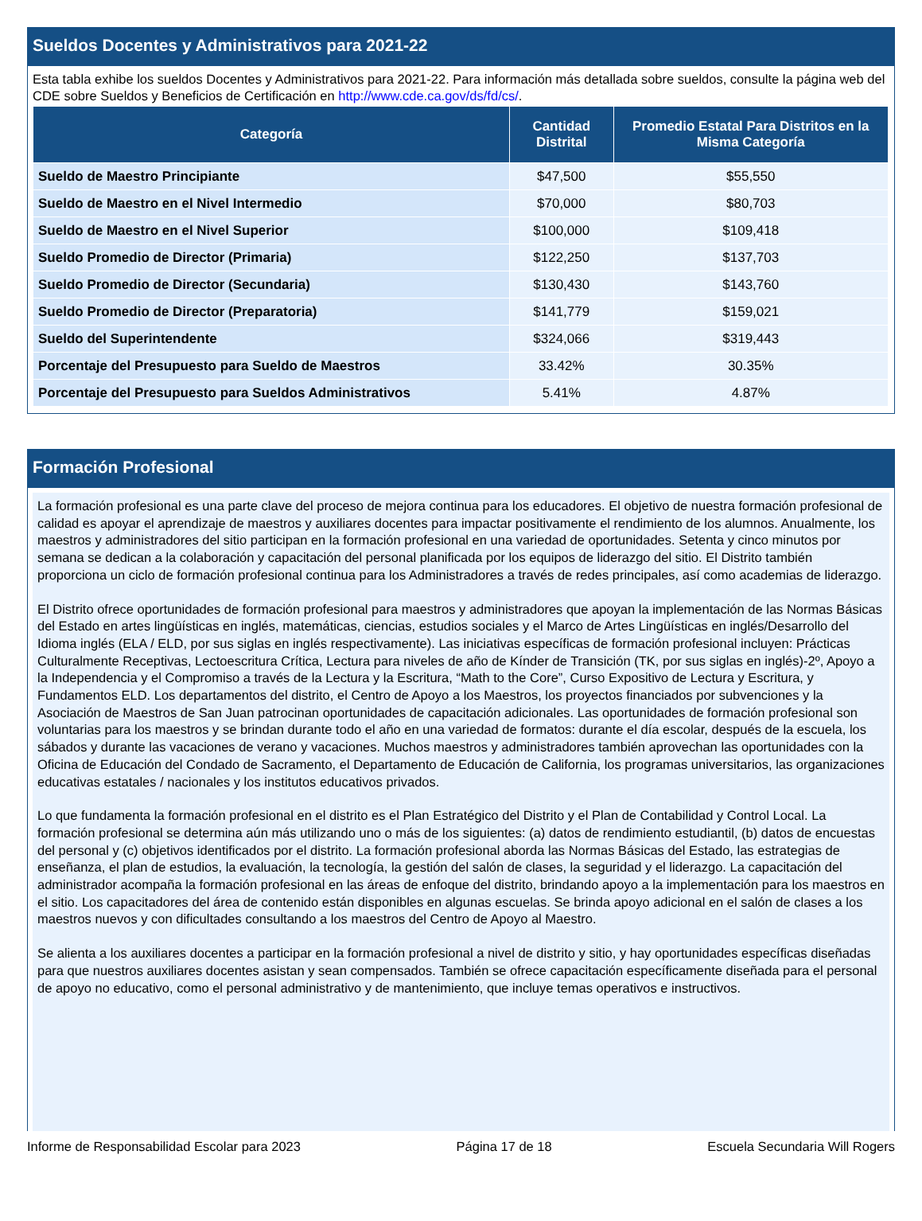Sueldos Docentes y Administrativos para 2021-22
Esta tabla exhibe los sueldos Docentes y Administrativos para 2021-22. Para información más detallada sobre sueldos, consulte la página web del CDE sobre Sueldos y Beneficios de Certificación en http://www.cde.ca.gov/ds/fd/cs/.
| Categoría | Cantidad Distrital | Promedio Estatal Para Distritos en la Misma Categoría |
| --- | --- | --- |
| Sueldo de Maestro Principiante | $47,500 | $55,550 |
| Sueldo de Maestro en el Nivel Intermedio | $70,000 | $80,703 |
| Sueldo de Maestro en el Nivel Superior | $100,000 | $109,418 |
| Sueldo Promedio de Director (Primaria) | $122,250 | $137,703 |
| Sueldo Promedio de Director (Secundaria) | $130,430 | $143,760 |
| Sueldo Promedio de Director (Preparatoria) | $141,779 | $159,021 |
| Sueldo del Superintendente | $324,066 | $319,443 |
| Porcentaje del Presupuesto para Sueldo de Maestros | 33.42% | 30.35% |
| Porcentaje del Presupuesto para Sueldos Administrativos | 5.41% | 4.87% |
Formación Profesional
La formación profesional es una parte clave del proceso de mejora continua para los educadores. El objetivo de nuestra formación profesional de calidad es apoyar el aprendizaje de maestros y auxiliares docentes para impactar positivamente el rendimiento de los alumnos. Anualmente, los maestros y administradores del sitio participan en la formación profesional en una variedad de oportunidades. Setenta y cinco minutos por semana se dedican a la colaboración y capacitación del personal planificada por los equipos de liderazgo del sitio. El Distrito también proporciona un ciclo de formación profesional continua para los Administradores a través de redes principales, así como academias de liderazgo.
El Distrito ofrece oportunidades de formación profesional para maestros y administradores que apoyan la implementación de las Normas Básicas del Estado en artes lingüísticas en inglés, matemáticas, ciencias, estudios sociales y el Marco de Artes Lingüísticas en inglés/Desarrollo del Idioma inglés (ELA / ELD, por sus siglas en inglés respectivamente). Las iniciativas específicas de formación profesional incluyen: Prácticas Culturalmente Receptivas, Lectoescritura Crítica, Lectura para niveles de año de Kínder de Transición (TK, por sus siglas en inglés)-2º, Apoyo a la Independencia y el Compromiso a través de la Lectura y la Escritura, “Math to the Core”, Curso Expositivo de Lectura y Escritura, y Fundamentos ELD. Los departamentos del distrito, el Centro de Apoyo a los Maestros, los proyectos financiados por subvenciones y la Asociación de Maestros de San Juan patrocinan oportunidades de capacitación adicionales. Las oportunidades de formación profesional son voluntarias para los maestros y se brindan durante todo el año en una variedad de formatos: durante el día escolar, después de la escuela, los sábados y durante las vacaciones de verano y vacaciones. Muchos maestros y administradores también aprovechan las oportunidades con la Oficina de Educación del Condado de Sacramento, el Departamento de Educación de California, los programas universitarios, las organizaciones educativas estatales / nacionales y los institutos educativos privados.
Lo que fundamenta la formación profesional en el distrito es el Plan Estratégico del Distrito y el Plan de Contabilidad y Control Local. La formación profesional se determina aún más utilizando uno o más de los siguientes: (a) datos de rendimiento estudiantil, (b) datos de encuestas del personal y (c) objetivos identificados por el distrito. La formación profesional aborda las Normas Básicas del Estado, las estrategias de enseñanza, el plan de estudios, la evaluación, la tecnología, la gestión del salón de clases, la seguridad y el liderazgo. La capacitación del administrador acompaña la formación profesional en las áreas de enfoque del distrito, brindando apoyo a la implementación para los maestros en el sitio. Los capacitadores del área de contenido están disponibles en algunas escuelas. Se brinda apoyo adicional en el salón de clases a los maestros nuevos y con dificultades consultando a los maestros del Centro de Apoyo al Maestro.
Se alienta a los auxiliares docentes a participar en la formación profesional a nivel de distrito y sitio, y hay oportunidades específicas diseñadas para que nuestros auxiliares docentes asistan y sean compensados. También se ofrece capacitación específicamente diseñada para el personal de apoyo no educativo, como el personal administrativo y de mantenimiento, que incluye temas operativos e instructivos.
Informe de Responsabilidad Escolar para 2023 Página 17 de 18 Escuela Secundaria Will Rogers